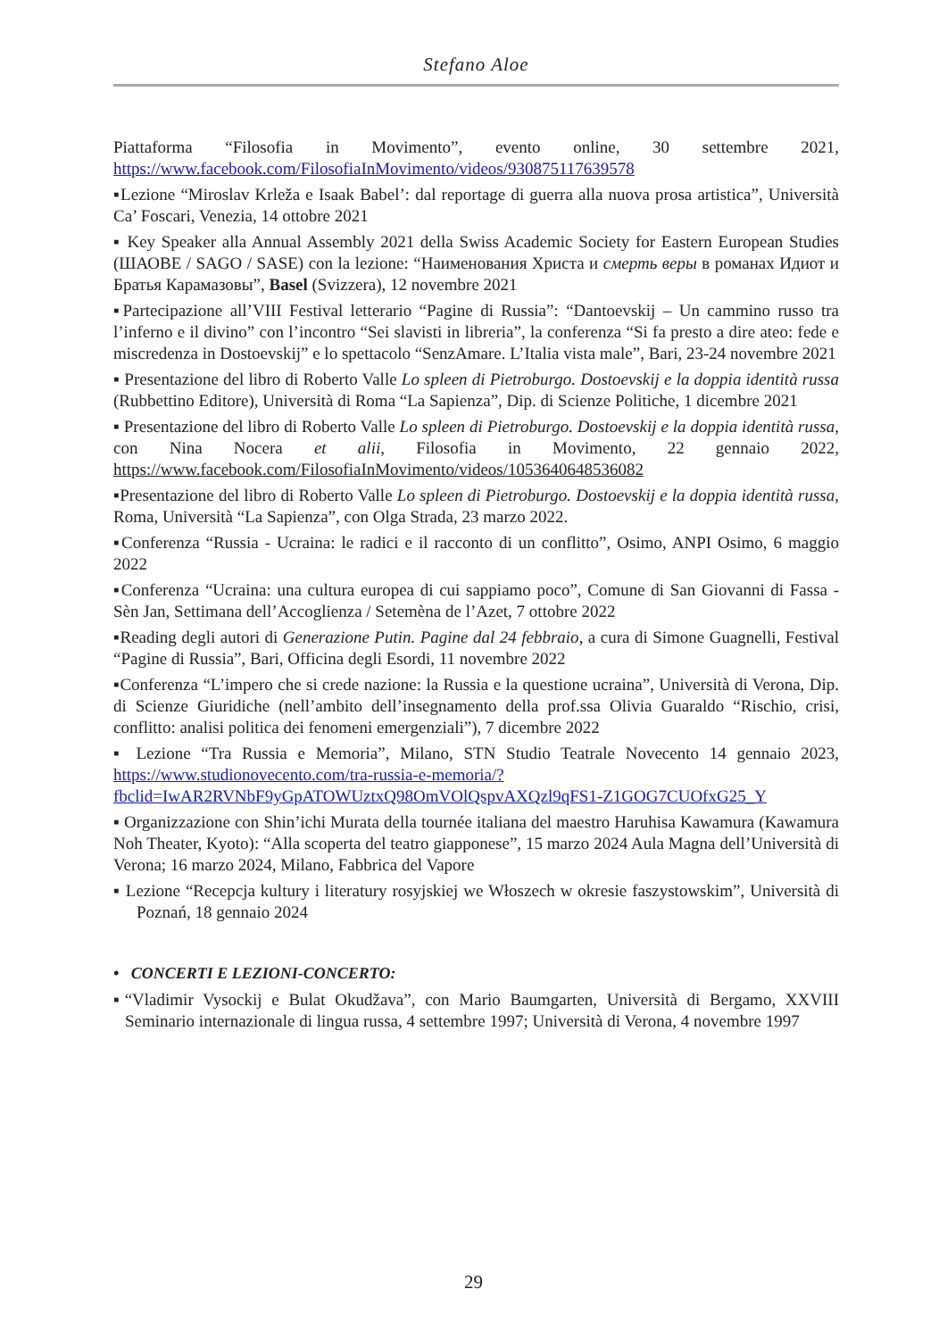Stefano Aloe
Piattaforma “Filosofia in Movimento”, evento online, 30 settembre 2021, https://www.facebook.com/FilosofiaInMovimento/videos/930875117639578
▪Lezione “Miroslav Krleža e Isaak Babel’: dal reportage di guerra alla nuova prosa artistica”, Università Ca’ Foscari, Venezia, 14 ottobre 2021
▪ Key Speaker alla Annual Assembly 2021 della Swiss Academic Society for Eastern European Studies (ШАОВЕ / SAGO / SASE) con la lezione: “Наименования Христа и смерть веры в романах Идиот и Братья Карамазовы”, Basel (Svizzera), 12 novembre 2021
▪Partecipazione all’VIII Festival letterario “Pagine di Russia”: “Dantoevskij – Un cammino russo tra l’inferno e il divino” con l’incontro “Sei slavisti in libreria”, la conferenza “Si fa presto a dire ateo: fede e miscredenza in Dostoevskij” e lo spettacolo “SenzAmare. L’Italia vista male”, Bari, 23-24 novembre 2021
▪ Presentazione del libro di Roberto Valle Lo spleen di Pietroburgo. Dostoevskij e la doppia identità russa (Rubbettino Editore), Università di Roma “La Sapienza”, Dip. di Scienze Politiche, 1 dicembre 2021
▪ Presentazione del libro di Roberto Valle Lo spleen di Pietroburgo. Dostoevskij e la doppia identità russa, con Nina Nocera et alii, Filosofia in Movimento, 22 gennaio 2022, https://www.facebook.com/FilosofiaInMovimento/videos/1053640648536082
▪Presentazione del libro di Roberto Valle Lo spleen di Pietroburgo. Dostoevskij e la doppia identità russa, Roma, Università “La Sapienza”, con Olga Strada, 23 marzo 2022.
▪Conferenza “Russia - Ucraina: le radici e il racconto di un conflitto”, Osimo, ANPI Osimo, 6 maggio 2022
▪Conferenza “Ucraina: una cultura europea di cui sappiamo poco”, Comune di San Giovanni di Fassa - Sèn Jan, Settimana dell’Accoglienza / Setemèna de l’Azet, 7 ottobre 2022
▪Reading degli autori di Generazione Putin. Pagine dal 24 febbraio, a cura di Simone Guagnelli, Festival “Pagine di Russia”, Bari, Officina degli Esordi, 11 novembre 2022
▪Conferenza “L’impero che si crede nazione: la Russia e la questione ucraina”, Università di Verona, Dip. di Scienze Giuridiche (nell’ambito dell’insegnamento della prof.ssa Olivia Guaraldo “Rischio, crisi, conflitto: analisi politica dei fenomeni emergenziali”), 7 dicembre 2022
▪ Lezione “Tra Russia e Memoria”, Milano, STN Studio Teatrale Novecento 14 gennaio 2023, https://www.studionovecento.com/tra-russia-e-memoria/?fbclid=IwAR2RVNbF9yGpATOWUztxQ98OmVOlQspvAXQzl9qFS1-Z1GOG7CUOfxG25_Y
▪ Organizzazione con Shin’ichi Murata della tournée italiana del maestro Haruhisa Kawamura (Kawamura Noh Theater, Kyoto): “Alla scoperta del teatro giapponese”, 15 marzo 2024 Aula Magna dell’Università di Verona; 16 marzo 2024, Milano, Fabbrica del Vapore
▪ Lezione “Recepcja kultury i literatury rosyjskiej we Włoszech w okresie faszystowskim”, Università di Poznań, 18 gennaio 2024
• CONCERTI E LEZIONI-CONCERTO:
▪“Vladimir Vysockij e Bulat Okudžava”, con Mario Baumgarten, Università di Bergamo, XXVIII Seminario internazionale di lingua russa, 4 settembre 1997; Università di Verona, 4 novembre 1997
29